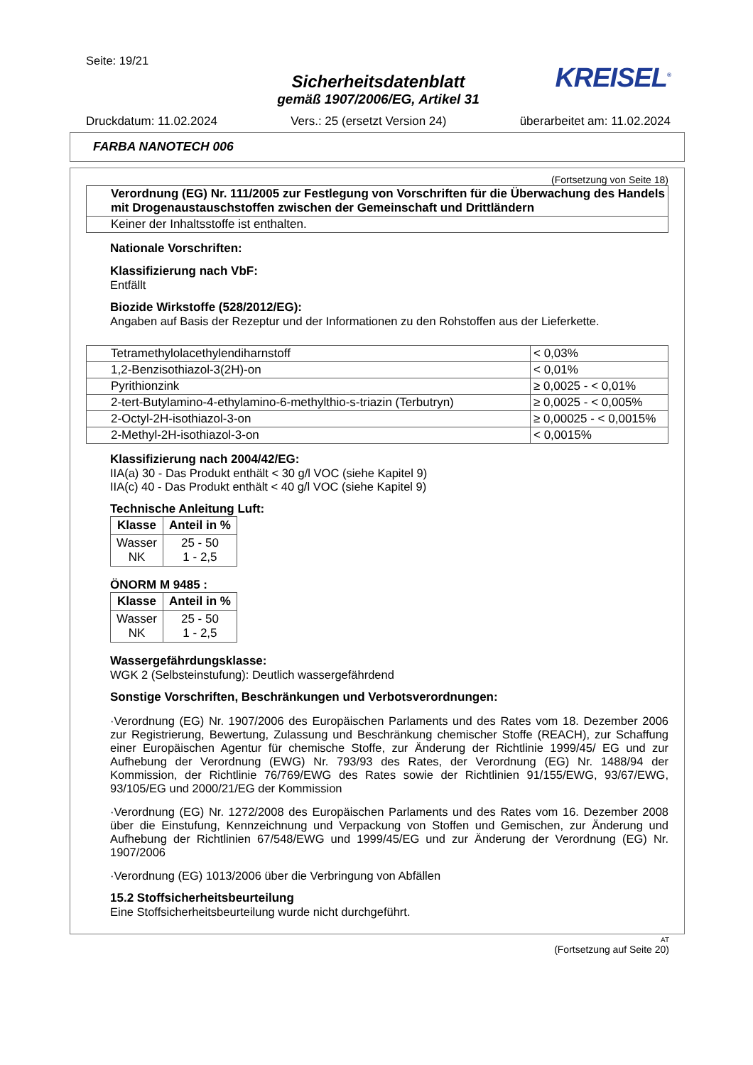Seite: 19/21
KREISEL<sup>®</sup>
Sicherheitsdatenblatt
gemäß 1907/2006/EG, Artikel 31
Druckdatum: 11.02.2024 Vers.: 25 (ersetzt Version 24) überarbeitet am: 11.02.2024
FARBA NANOTECH 006
(Fortsetzung von Seite 18)
| Verordnung (EG) Nr. 111/2005 zur Festlegung von Vorschriften für die Überwachung des Handels mit Drogenaustauschstoffen zwischen der Gemeinschaft und Drittländern |
| Keiner der Inhaltsstoffe ist enthalten. |
Nationale Vorschriften:
Klassifizierung nach VbF:
Entfällt
Biozide Wirkstoffe (528/2012/EG):
Angaben auf Basis der Rezeptur und der Informationen zu den Rohstoffen aus der Lieferkette.
| Tetramethylolacethylendiharnstoff | < 0,03% |
| 1,2-Benzisothiazol-3(2H)-on | < 0,01% |
| Pyrithionzink | ≥ 0,0025 - < 0,01% |
| 2-tert-Butylamino-4-ethylamino-6-methylthio-s-triazin (Terbutryn) | ≥ 0,0025 - < 0,005% |
| 2-Octyl-2H-isothiazol-3-on | ≥ 0,00025 - < 0,0015% |
| 2-Methyl-2H-isothiazol-3-on | < 0,0015% |
Klassifizierung nach 2004/42/EG:
IIA(a) 30 - Das Produkt enthält < 30 g/l VOC (siehe Kapitel 9)
IIA(c) 40 - Das Produkt enthält < 40 g/l VOC (siehe Kapitel 9)
Technische Anleitung Luft:
| Klasse | Anteil in % |
| --- | --- |
| Wasser NK | 25 - 50 1 - 2,5 |
ÖNORM M 9485 :
| Klasse | Anteil in % |
| --- | --- |
| Wasser NK | 25 - 50 1 - 2,5 |
Wassergefährdungsklasse:
WGK 2 (Selbsteinstufung): Deutlich wassergefährdend
Sonstige Vorschriften, Beschränkungen und Verbotsverordnungen:
·Verordnung (EG) Nr. 1907/2006 des Europäischen Parlaments und des Rates vom 18. Dezember 2006 zur Registrierung, Bewertung, Zulassung und Beschränkung chemischer Stoffe (REACH), zur Schaffung einer Europäischen Agentur für chemische Stoffe, zur Änderung der Richtlinie 1999/45/ EG und zur Aufhebung der Verordnung (EWG) Nr. 793/93 des Rates, der Verordnung (EG) Nr. 1488/94 der Kommission, der Richtlinie 76/769/EWG des Rates sowie der Richtlinien 91/155/EWG, 93/67/EWG, 93/105/EG und 2000/21/EG der Kommission
·Verordnung (EG) Nr. 1272/2008 des Europäischen Parlaments und des Rates vom 16. Dezember 2008 über die Einstufung, Kennzeichnung und Verpackung von Stoffen und Gemischen, zur Änderung und Aufhebung der Richtlinien 67/548/EWG und 1999/45/EG und zur Änderung der Verordnung (EG) Nr. 1907/2006
·Verordnung (EG) 1013/2006 über die Verbringung von Abfällen
15.2 Stoffsicherheitsbeurteilung
Eine Stoffsicherheitsbeurteilung wurde nicht durchgeführt.
AT
(Fortsetzung auf Seite 20)